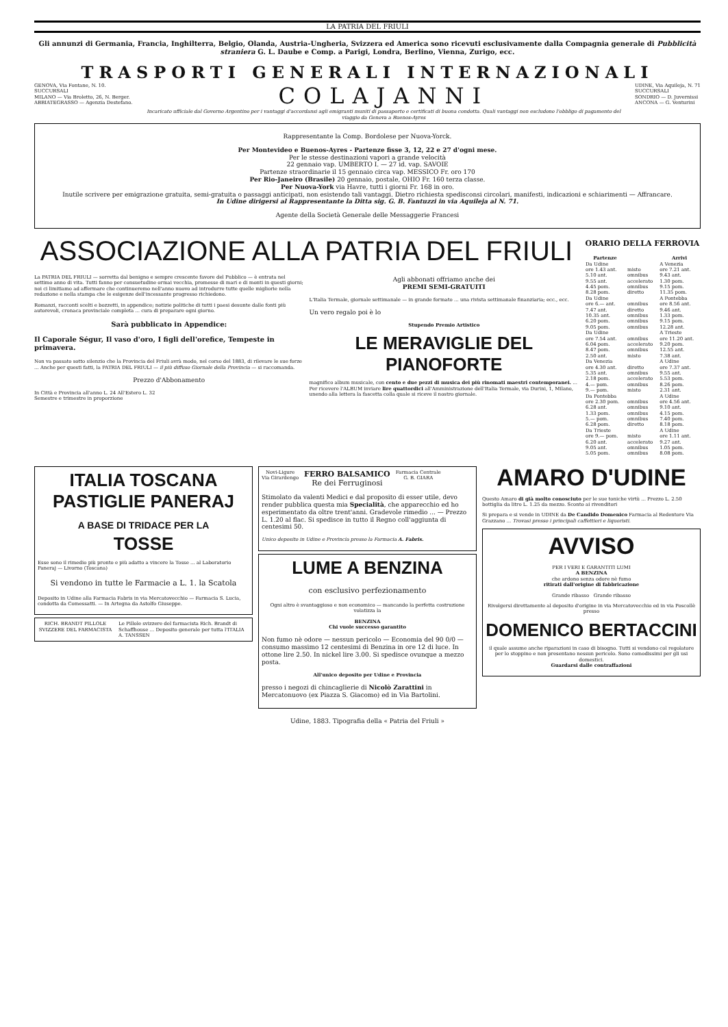LA PATRIA DEL FRIULI
Gli annunzi di Germania, Francia, Inghilterra, Belgio, Olanda, Austria-Ungheria, Svizzera ed America sono ricevuti esclusivamente dalla Compagnia generale di Pubblicità straniera G. L. Daube e Comp. a Parigi, Londra, Berlino, Vienna, Zurigo, ecc.
TRASPORTI GENERALI INTERNAZIONALI
GENOVA, Via Fontane, N. 10.
SUCCURSALI
MILANO — Via Broletto, 26, N. Berger.
ABBIATEGRASSO — Agenzia Destefano.
COLAJANNI
Incaricato ufficiale dal Governo Argentino per i vantaggi d'accordansi agli emigranti muniti di passaporto e certificati di buona condotta. Quali vantaggi non escludono l'obbligo di pagamento del viaggio da Genova a Buenos-Ayres
UDINE, Via Aquileja, N. 71
SUCCURSALI
SONDRIO — D. Juvernissi
ANCONA — G. Venturini
Rappresentante la Comp. Bordolese per Nuova-Yorck.
Per Montevideo e Buenos-Ayres - Partenze fisse 3, 12, 22 e 27 d'ogni mese.
Per le stesse destinazioni vapori a grande velocità
22 gennaio vap. UMBERTO I. — 27 id. vap. SAVOIE
Partenze straordinarie il 15 gennaio circa vap. MESSICO Fr. oro 170
Per Rio-Janeiro (Brasile) 20 gennaio, postale, OHIO Fr. 160 terza classe.
Per Nuova-York via Havre, tutti i giorni Fr. 168 in oro.
Inutile scrivere per emigrazione gratuita, semi-gratuita o passaggi anticipati, non esistendo tali vantaggi. Dietro richiesta spedisconsi circolari, manifesti, indicazioni e schiarimenti — Affrancare.
In Udine dirigersi al Rappresentante la Ditta sig. G. B. Fantuzzi in via Aquileja al N. 71.
Agente della Società Generale delle Messaggerie Francesi
ASSOCIAZIONE ALLA PATRIA DEL FRIULI
La PATRIA DEL FRIULI — sorretta dal benigno e sempre crescente favore del Pubblico — è entrata nel settimo anno di vita. Tutti fanno per consuetudine ormai vecchia, promesse di mari e di monti in questi giorni; noi ci limitiamo ad affermare che continueremo nell'anno nuovo ad introdurre tutte quelle migliorie nella redazione e nella stampa che le esigenze dell'incessante progresso richiedono.
Romanzi, racconti scelti e bozzetti, in appendice; notizie politiche di tutti i paesi desunte dalle fonti più autorevoli, cronaca provinciale completa ... cura di preparare ogni giorno.
Sarà pubblicato in Appendice:
Il Caporale Ségur, Il vaso d'oro, I figli dell'orefice, Tempeste in primavera.
Non va passato sotto silenzio che la Provincia del Friuli avrà modo, nel corso del 1883, di rilevare le sue forze ... Anche per questi fatti, la PATRIA DEL FRIULI — il più diffuso Giornale della Provincia — si raccomanda.
Prezzo d'Abbonamento
In Città e Provincia all'anno L. 24 All'Estero L. 32
Semestre e trimestre in proporzione
Agli abbonati offriamo anche dei
PREMI SEMI-GRATUITI
L'Italia Termale, giornale settimanale — in grande formato ... una rivista settimanale finanziaria; ecc., ecc.
Un vero regalo poi è lo
Stupendo Premio Artistico
LE MERAVIGLIE DEL PIANOFORTE
magnifico album musicale, con cento e due pezzi di musica dei più rinomati maestri contemporanei. ... Per ricevere l'ALBUM inviare lire quattordici all'Amministrazione dell'Italia Termale, via Durini, 1, Milano, unendo alla lettera la fascetta colla quale si riceve il nostro giornale.
ORARIO DELLA FERROVIA
| Partenze | | Arrivi |
| --- | --- | --- |
| Da Udine | | A Venezia |
| ore 1.43 ant. | misto | ore 7.21 ant. |
| 5.10 ant. | omnibus | 9.43 ant. |
| 9.55 ant. | accelerato | 1.30 pom. |
| 4.45 pom. | omnibus | 9.15 pom. |
| 8.28 pom. | diretto | 11.35 pom. |
| Da Udine | | A Pontebba |
| ore 6.— ant. | omnibus | ore 8.56 ant. |
| 7.47 ant. | diretto | 9.46 ant. |
| 10.35 ant. | omnibus | 1.33 pom. |
| 6.20 pom. | omnibus | 9.15 pom. |
| 9.05 pom. | omnibus | 12.28 ant. |
| Da Udine | | A Trieste |
| ore 7.54 ant. | omnibus | ore 11.20 ant. |
| 6.04 pom. | accelerato | 9.20 pom. |
| 8.47 pom. | omnibus | 12.55 ant. |
| 2.50 ant. | misto | 7.38 ant. |
| Da Venezia | | A Udine |
| ore 4.30 ant. | diretto | ore 7.37 ant. |
| 5.35 ant. | omnibus | 9.55 ant. |
| 2.18 pom. | accelerato | 5.53 pom. |
| 4.— pom. | omnibus | 8.26 pom. |
| 9.— pom. | misto | 2.31 ant. |
| Da Pontebba | | A Udine |
| ore 2.30 pom. | omnibus | ore 4.56 ant. |
| 6.28 ant. | omnibus | 9.10 ant. |
| 1.33 pom. | omnibus | 4.15 pom. |
| 5.— pom. | omnibus | 7.40 pom. |
| 6.28 pom. | diretto | 8.18 pom. |
| Da Trieste | | A Udine |
| ore 9.— pom. | misto | ore 1.11 ant. |
| 6.20 ant. | accelerato | 9.27 ant. |
| 9.05 ant. | omnibus | 1.05 pom. |
| 5.05 pom. | omnibus | 8.08 pom. |
ITALIA TOSCANA
PASTIGLIE PANERAJ
A BASE DI TRIDACE PER LA
TOSSE
Esse sono il rimedio più pronto e più adatto a vincere la Tosse ... al Laboratorio Paneraj — Livorno (Toscana)
Si vendono in tutte le Farmacie a L. 1. la Scatola
Deposito in Udine alla Farmacia Fabris in via Mercatovecchio — Farmacia S. Lucia, condotta da Comessatti. — In Artegna da Astolfo Giuseppe.
RICH. BRANDT PILLOLE SVIZZERE DEL FARMACISTA
Le Pillole svizzere del farmacista Rich. Brandt di Schaffhouse ... Deposito generale per tutta l'ITALIA A. TANSSEN
Novi-Ligure
Via Girardengo
FERRO BALSAMICO
Re dei Ferruginosi
Farmacia Centrale
G. B. GIARA
Stimolato da valenti Medici e dal proposito di esser utile, devo render pubblica questa mia Specialità, che apparecchio ed ho esperimentato da oltre trent'anni. Gradevole rimedio ... — Prezzo L. 1.20 al flac. Si spedisce in tutto il Regno coll'aggiunta di centesimi 50.
Unico deposito in Udine e Provincia presso la Farmacia A. Fabris.
LUME A BENZINA
con esclusivo perfezionamento
Ogni altro è svantaggioso e non economico — mancando la perfetta costruzione volatizza la
BENZINA
Chi vuole successo garantito
Non fumo nè odore — nessun pericolo — Economia del 90 0/0 — consumo massimo 12 centesimi di Benzina in ore 12 di luce. In ottone lire 2.50. In nickel lire 3.00. Si spedisce ovunque a mezzo posta.
All'unico deposito per Udine e Provincia
presso i negozi di chincaglierie di Nicolò Zarattini in Mercatonuovo (ex Piazza S. Giacomo) ed in Via Bartolini.
AMARO D'UDINE
Questo Amaro di già molto conosciuto per le sue toniche virtù ... Prezzo L. 2.50 bottiglia da litro L. 1.25 da mezzo. Sconto ai rivenditori
Si prepara e si vende in UDINE da De Candido Domenico Farmacia al Redentore Via Grazzano ... Trovasi presso i principali caffettieri e liquoristi.
AVVISO
PER I VERI E GARANTITI LUMI
A BENZINA
che ardono senza odore nè fumo
ritirati dall'origine di fabbricazione
Grande ribasso Grande ribasso
Rivolgersi direttamente al deposito d'origine in via Mercatovecchio ed in via Poscollè presso
DOMENICO BERTACCINI
il quale assume anche riparazioni in caso di bisogno. Tutti si vendono col regolatore per lo stoppino e non presentano nessun pericolo. Sono comodissimi per gli usi domestici.
Guardarsi dalle contraffazioni
Udine, 1883. Tipografia della « Patria del Friuli »